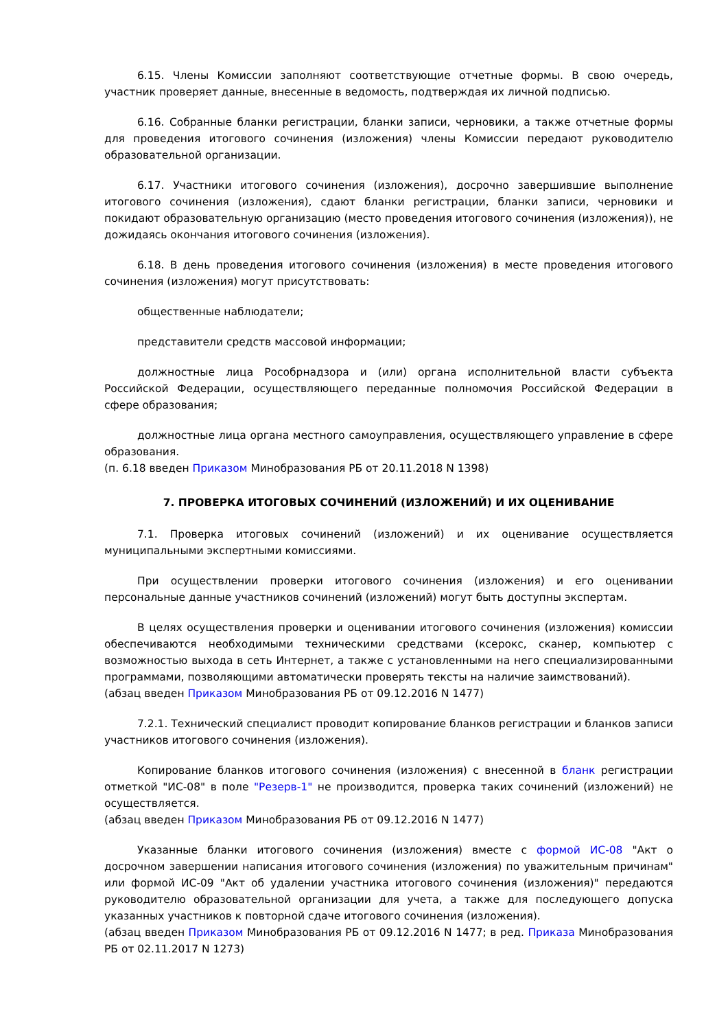6.15. Члены Комиссии заполняют соответствующие отчетные формы. В свою очередь, участник проверяет данные, внесенные в ведомость, подтверждая их личной подписью.
6.16. Собранные бланки регистрации, бланки записи, черновики, а также отчетные формы для проведения итогового сочинения (изложения) члены Комиссии передают руководителю образовательной организации.
6.17. Участники итогового сочинения (изложения), досрочно завершившие выполнение итогового сочинения (изложения), сдают бланки регистрации, бланки записи, черновики и покидают образовательную организацию (место проведения итогового сочинения (изложения)), не дожидаясь окончания итогового сочинения (изложения).
6.18. В день проведения итогового сочинения (изложения) в месте проведения итогового сочинения (изложения) могут присутствовать:
общественные наблюдатели;
представители средств массовой информации;
должностные лица Рособрнадзора и (или) органа исполнительной власти субъекта Российской Федерации, осуществляющего переданные полномочия Российской Федерации в сфере образования;
должностные лица органа местного самоуправления, осуществляющего управление в сфере образования.
(п. 6.18 введен Приказом Минобразования РБ от 20.11.2018 N 1398)
7. ПРОВЕРКА ИТОГОВЫХ СОЧИНЕНИЙ (ИЗЛОЖЕНИЙ) И ИХ ОЦЕНИВАНИЕ
7.1. Проверка итоговых сочинений (изложений) и их оценивание осуществляется муниципальными экспертными комиссиями.
При осуществлении проверки итогового сочинения (изложения) и его оценивании персональные данные участников сочинений (изложений) могут быть доступны экспертам.
В целях осуществления проверки и оценивании итогового сочинения (изложения) комиссии обеспечиваются необходимыми техническими средствами (ксерокс, сканер, компьютер с возможностью выхода в сеть Интернет, а также с установленными на него специализированными программами, позволяющими автоматически проверять тексты на наличие заимствований).
(абзац введен Приказом Минобразования РБ от 09.12.2016 N 1477)
7.2.1. Технический специалист проводит копирование бланков регистрации и бланков записи участников итогового сочинения (изложения).
Копирование бланков итогового сочинения (изложения) с внесенной в бланк регистрации отметкой "ИС-08" в поле "Резерв-1" не производится, проверка таких сочинений (изложений) не осуществляется.
(абзац введен Приказом Минобразования РБ от 09.12.2016 N 1477)
Указанные бланки итогового сочинения (изложения) вместе с формой ИС-08 "Акт о досрочном завершении написания итогового сочинения (изложения) по уважительным причинам" или формой ИС-09 "Акт об удалении участника итогового сочинения (изложения)" передаются руководителю образовательной организации для учета, а также для последующего допуска указанных участников к повторной сдаче итогового сочинения (изложения).
(абзац введен Приказом Минобразования РБ от 09.12.2016 N 1477; в ред. Приказа Минобразования РБ от 02.11.2017 N 1273)